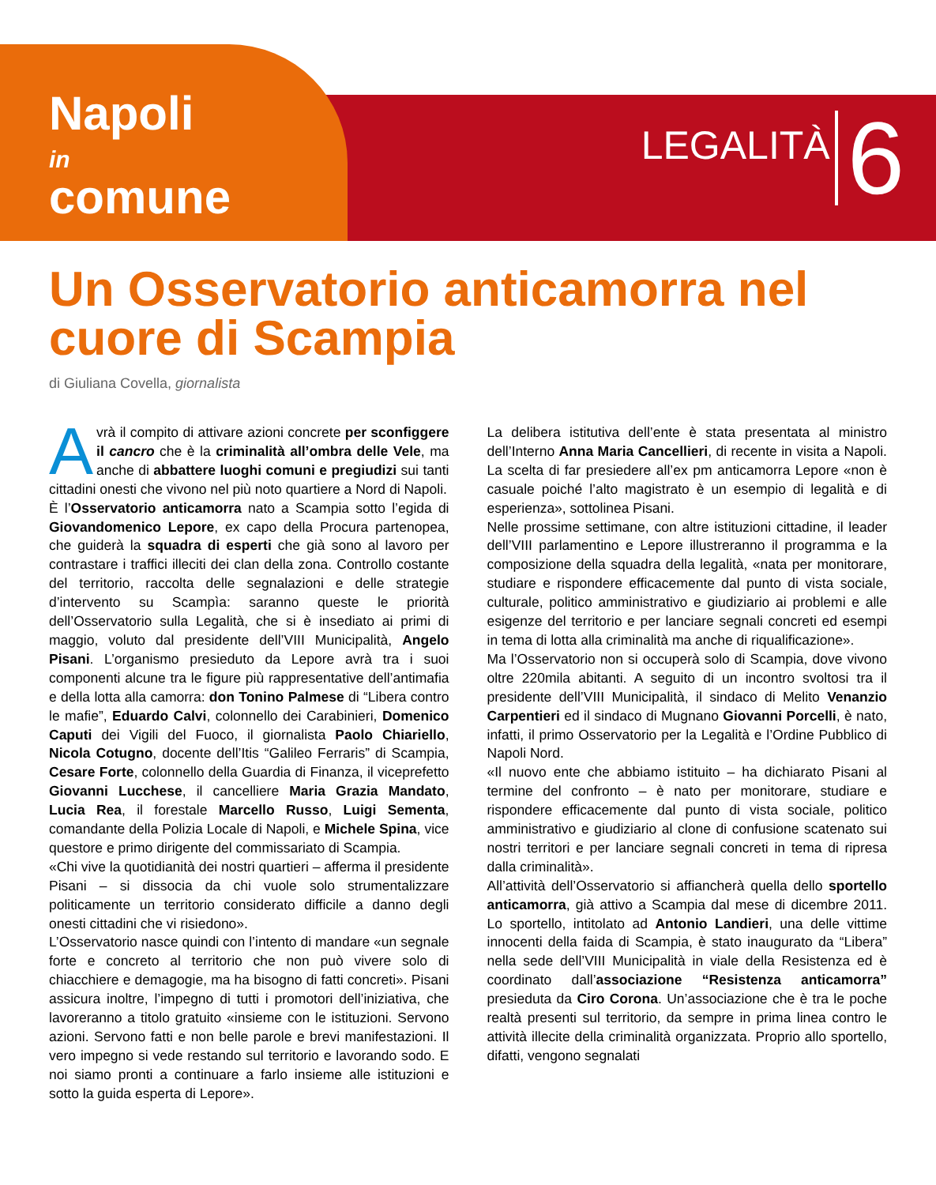Napoli
in
comune
LEGALITÀ 6
Un Osservatorio anticamorra nel cuore di Scampia
di Giuliana Covella, giornalista
Avrà il compito di attivare azioni concrete per sconfiggere il cancro che è la criminalità all’ombra delle Vele, ma anche di abbattere luoghi comuni e pregiudizi sui tanti cittadini onesti che vivono nel più noto quartiere a Nord di Napoli.
È l’Osservatorio anticamorra nato a Scampia sotto l’egida di Giovandomenico Lepore, ex capo della Procura partenopea, che guiderà la squadra di esperti che già sono al lavoro per contrastare i traffici illeciti dei clan della zona. Controllo costante del territorio, raccolta delle segnalazioni e delle strategie d’intervento su Scampìa: saranno queste le priorità dell’Osservatorio sulla Legalità, che si è insediato ai primi di maggio, voluto dal presidente dell’VIII Municipalità, Angelo Pisani. L’organismo presieduto da Lepore avrà tra i suoi componenti alcune tra le figure più rappresentative dell’antimafia e della lotta alla camorra: don Tonino Palmese di “Libera contro le mafie”, Eduardo Calvi, colonnello dei Carabinieri, Domenico Caputi dei Vigili del Fuoco, il giornalista Paolo Chiariello, Nicola Cotugno, docente dell’Itis “Galileo Ferraris” di Scampia, Cesare Forte, colonnello della Guardia di Finanza, il viceprefetto Giovanni Lucchese, il cancelliere Maria Grazia Mandato, Lucia Rea, il forestale Marcello Russo, Luigi Sementa, comandante della Polizia Locale di Napoli, e Michele Spina, vice questore e primo dirigente del commissariato di Scampia.
«Chi vive la quotidianità dei nostri quartieri – afferma il presidente Pisani – si dissocia da chi vuole solo strumentalizzare politicamente un territorio considerato difficile a danno degli onesti cittadini che vi risiedono».
L’Osservatorio nasce quindi con l’intento di mandare «un segnale forte e concreto al territorio che non può vivere solo di chiacchiere e demagogie, ma ha bisogno di fatti concreti». Pisani assicura inoltre, l’impegno di tutti i promotori dell’iniziativa, che lavoreranno a titolo gratuito «insieme con le istituzioni. Servono azioni. Servono fatti e non belle parole e brevi manifestazioni. Il vero impegno si vede restando sul territorio e lavorando sodo. E noi siamo pronti a continuare a farlo insieme alle istituzioni e sotto la guida esperta di Lepore».
La delibera istitutiva dell’ente è stata presentata al ministro dell’Interno Anna Maria Cancellieri, di recente in visita a Napoli. La scelta di far presiedere all’ex pm anticamorra Lepore «non è casuale poiché l’alto magistrato è un esempio di legalità e di esperienza», sottolinea Pisani.
Nelle prossime settimane, con altre istituzioni cittadine, il leader dell’VIII parlamentino e Lepore illustreranno il programma e la composizione della squadra della legalità, «nata per monitorare, studiare e rispondere efficacemente dal punto di vista sociale, culturale, politico amministrativo e giudiziario ai problemi e alle esigenze del territorio e per lanciare segnali concreti ed esempi in tema di lotta alla criminalità ma anche di riqualificazione».
Ma l’Osservatorio non si occuperà solo di Scampia, dove vivono oltre 220mila abitanti. A seguito di un incontro svoltosi tra il presidente dell’VIII Municipalità, il sindaco di Melito Venanzio Carpentieri ed il sindaco di Mugnano Giovanni Porcelli, è nato, infatti, il primo Osservatorio per la Legalità e l’Ordine Pubblico di Napoli Nord.
«Il nuovo ente che abbiamo istituito – ha dichiarato Pisani al termine del confronto – è nato per monitorare, studiare e rispondere efficacemente dal punto di vista sociale, politico amministrativo e giudiziario al clone di confusione scatenato sui nostri territori e per lanciare segnali concreti in tema di ripresa dalla criminalità».
All’attività dell’Osservatorio si affiancherà quella dello sportello anticamorra, già attivo a Scampia dal mese di dicembre 2011. Lo sportello, intitolato ad Antonio Landieri, una delle vittime innocenti della faida di Scampia, è stato inaugurato da “Libera” nella sede dell’VIII Municipalità in viale della Resistenza ed è coordinato dall’associazione “Resistenza anticamorra” presieduta da Ciro Corona. Un’associazione che è tra le poche realtà presenti sul territorio, da sempre in prima linea contro le attività illecite della criminalità organizzata. Proprio allo sportello, difatti, vengono segnalati